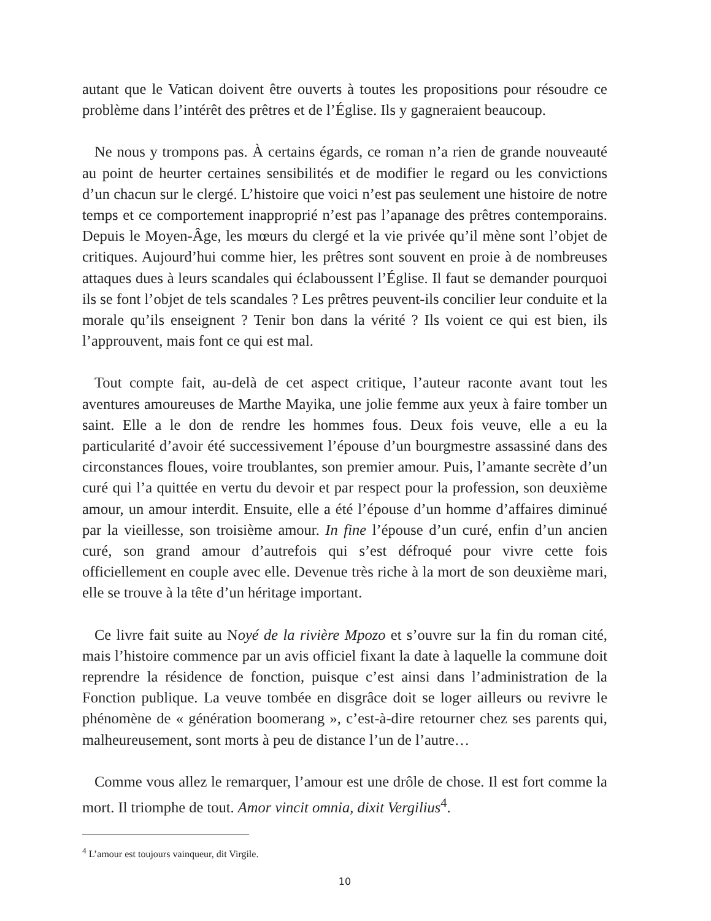autant que le Vatican doivent être ouverts à toutes les propositions pour résoudre ce problème dans l’intérêt des prêtres et de l’Église. Ils y gagneraient beaucoup.
Ne nous y trompons pas. À certains égards, ce roman n’a rien de grande nouveauté au point de heurter certaines sensibilités et de modifier le regard ou les convictions d’un chacun sur le clergé. L’histoire que voici n’est pas seulement une histoire de notre temps et ce comportement inapproprié n’est pas l’apanage des prêtres contemporains. Depuis le Moyen-Âge, les mœurs du clergé et la vie privée qu’il mène sont l’objet de critiques. Aujourd’hui comme hier, les prêtres sont souvent en proie à de nombreuses attaques dues à leurs scandales qui éclaboussent l’Église. Il faut se demander pourquoi ils se font l’objet de tels scandales ? Les prêtres peuvent-ils concilier leur conduite et la morale qu’ils enseignent ? Tenir bon dans la vérité ? Ils voient ce qui est bien, ils l’approuvent, mais font ce qui est mal.
Tout compte fait, au-delà de cet aspect critique, l’auteur raconte avant tout les aventures amoureuses de Marthe Mayika, une jolie femme aux yeux à faire tomber un saint. Elle a le don de rendre les hommes fous. Deux fois veuve, elle a eu la particularité d’avoir été successivement l’épouse d’un bourgmestre assassiné dans des circonstances floues, voire troublantes, son premier amour. Puis, l’amante secrète d’un curé qui l’a quittée en vertu du devoir et par respect pour la profession, son deuxième amour, un amour interdit. Ensuite, elle a été l’épouse d’un homme d’affaires diminué par la vieillesse, son troisième amour. In fine l’épouse d’un curé, enfin d’un ancien curé, son grand amour d’autrefois qui s’est défroqué pour vivre cette fois officiellement en couple avec elle. Devenue très riche à la mort de son deuxième mari, elle se trouve à la tête d’un héritage important.
Ce livre fait suite au Noyé de la rivière Mpozo et s’ouvre sur la fin du roman cité, mais l’histoire commence par un avis officiel fixant la date à laquelle la commune doit reprendre la résidence de fonction, puisque c’est ainsi dans l’administration de la Fonction publique. La veuve tombée en disgrâce doit se loger ailleurs ou revivre le phénomène de « génération boomerang », c’est-à-dire retourner chez ses parents qui, malheureusement, sont morts à peu de distance l’un de l’autre…
Comme vous allez le remarquer, l’amour est une drôle de chose. Il est fort comme la mort. Il triomphe de tout. Amor vincit omnia, dixit Vergilius<sup>4</sup>.
<sup>4</sup> L’amour est toujours vainqueur, dit Virgile.
10